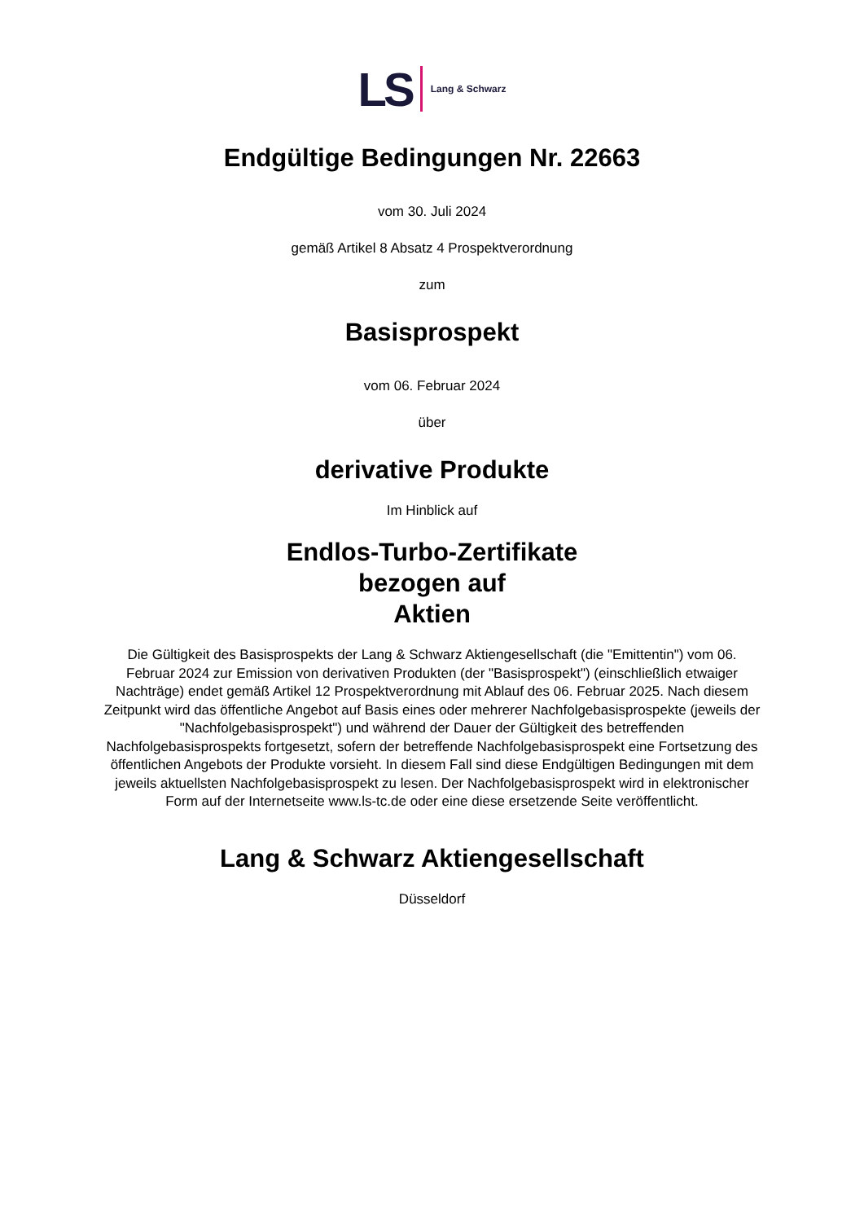LS Lang & Schwarz
Endgültige Bedingungen Nr. 22663
vom 30. Juli 2024
gemäß Artikel 8 Absatz 4 Prospektverordnung
zum
Basisprospekt
vom 06. Februar 2024
über
derivative Produkte
Im Hinblick auf
Endlos-Turbo-Zertifikate
bezogen auf
Aktien
Die Gültigkeit des Basisprospekts der Lang & Schwarz Aktiengesellschaft (die "Emittentin") vom 06. Februar 2024 zur Emission von derivativen Produkten (der "Basisprospekt") (einschließlich etwaiger Nachträge) endet gemäß Artikel 12 Prospektverordnung mit Ablauf des 06. Februar 2025. Nach diesem Zeitpunkt wird das öffentliche Angebot auf Basis eines oder mehrerer Nachfolgebasisprospekte (jeweils der "Nachfolgebasisprospekt") und während der Dauer der Gültigkeit des betreffenden Nachfolgebasisprospekts fortgesetzt, sofern der betreffende Nachfolgebasisprospekt eine Fortsetzung des öffentlichen Angebots der Produkte vorsieht. In diesem Fall sind diese Endgültigen Bedingungen mit dem jeweils aktuellsten Nachfolgebasisprospekt zu lesen. Der Nachfolgebasisprospekt wird in elektronischer Form auf der Internetseite www.ls-tc.de oder eine diese ersetzende Seite veröffentlicht.
Lang & Schwarz Aktiengesellschaft
Düsseldorf